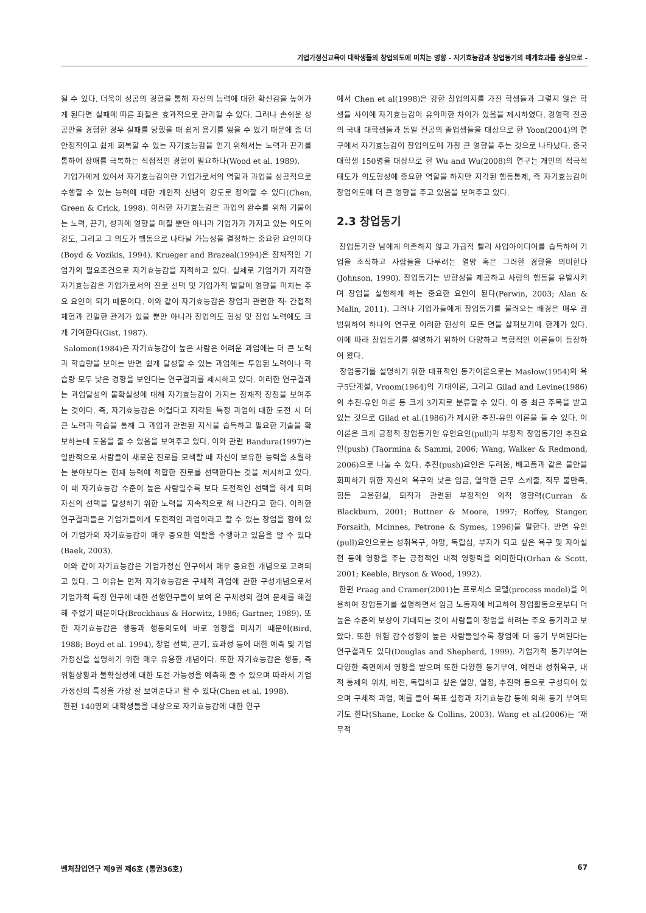기업가정신교육이 대학생들의 창업의도에 미치는 영향 - 자기효능감과 창업동기의 매개효과를 중심으로 -
될 수 있다. 더욱이 성공의 경험을 통해 자신의 능력에 대한 확신감을 높여가게 된다면 실패에 따른 좌절은 효과적으로 관리될 수 있다. 그러나 손쉬운 성공만을 경험한 경우 실패를 당했을 때 쉽게 용기를 잃을 수 있기 때문에 좀 더 안정적이고 쉽게 회복할 수 있는 자기효능감을 얻기 위해서는 노력과 끈기를 통하여 장애를 극복하는 직접적인 경험이 필요하다(Wood et al. 1989).
기업가에게 있어서 자기효능감이란 기업가로서의 역할과 과업을 성공적으로 수행할 수 있는 능력에 대한 개인적 신념의 강도로 정의할 수 있다(Chen, Green & Crick, 1998). 이러한 자기효능감은 과업의 완수를 위해 기울이는 노력, 끈기, 성과에 영향을 미칠 뿐만 아니라 기업가가 가지고 있는 의도의 강도, 그리고 그 의도가 행동으로 나타날 가능성을 결정하는 중요한 요인이다(Boyd & Vozikis, 1994). Krueger and Brazeal(1994)은 잠재적인 기업가의 필요조건으로 자기효능감을 지적하고 있다. 실제로 기업가가 지각한 자기효능감은 기업가로서의 진로 선택 및 기업가적 발달에 영향을 미치는 주요 요인이 되기 때문이다. 이와 같이 자기효능감은 창업과 관련한 직· 간접적 체험과 긴밀한 관계가 있을 뿐만 아니라 창업의도 형성 및 창업 노력에도 크게 기여한다(Gist, 1987).
Salomon(1984)은 자기효능감이 높은 사람은 어려운 과업에는 더 큰 노력과 학습량을 보이는 반면 쉽게 달성할 수 있는 과업에는 투입된 노력이나 학습량 모두 낮은 경향을 보인다는 연구결과를 제시하고 있다. 이러한 연구결과는 과업달성의 불확실성에 대해 자기효능감이 가지는 잠재적 장점을 보여주는 것이다. 즉, 자기효능감은 어렵다고 지각된 특정 과업에 대한 도전 시 더 큰 노력과 학습을 통해 그 과업과 관련된 지식을 습득하고 필요한 기술을 확보하는데 도움을 줄 수 있음을 보여주고 있다. 이와 관련 Bandura(1997)는 일반적으로 사람들이 새로운 진로를 모색할 때 자신이 보유한 능력을 초월하는 분야보다는 현재 능력에 적합한 진로를 선택한다는 것을 제시하고 있다. 이 때 자기효능감 수준이 높은 사람일수록 보다 도전적인 선택을 하게 되며 자신의 선택을 달성하기 위한 노력을 지속적으로 해 나간다고 한다. 이러한 연구결과들은 기업가들에게 도전적인 과업이라고 할 수 있는 창업을 함에 있어 기업가의 자기효능감이 매우 중요한 역할을 수행하고 있음을 알 수 있다(Baek, 2003).
이와 같이 자기효능감은 기업가정신 연구에서 매우 중요한 개념으로 고려되고 있다. 그 이유는 먼저 자기효능감은 구체적 과업에 관한 구성개념으로서 기업가적 특징 연구에 대한 선행연구들이 보여 온 구체성의 결여 문제를 해결해 주었기 때문이다(Brockhaus & Horwitz, 1986; Gartner, 1989). 또한 자기효능감은 행동과 행동의도에 바로 영향을 미치기 때문에(Bird, 1988; Boyd et al. 1994), 창업 선택, 끈기, 효과성 등에 대한 예측 및 기업가정신을 설명하기 위한 매우 유용한 개념이다. 또한 자기효능감은 행동, 즉 위험상황과 불확실성에 대한 도전 가능성을 예측해 줄 수 있으며 따라서 기업가정신의 특징을 가장 잘 보여준다고 할 수 있다(Chen et al. 1998).
한편 140명의 대학생들을 대상으로 자기효능감에 대한 연구
에서 Chen et al(1998)은 강한 창업의지를 가진 학생들과 그렇지 않은 학생들 사이에 자기효능감이 유의미한 차이가 있음을 제시하였다. 경영학 전공의 국내 대학생들과 동일 전공의 졸업생들을 대상으로 한 Yoon(2004)의 연구에서 자기효능감이 창업의도에 가장 큰 영향을 주는 것으로 나타났다. 중국대학생 150명을 대상으로 한 Wu and Wu(2008)의 연구는 개인의 적극적 태도가 의도형성에 중요한 역할을 하지만 지각된 행동통제, 즉 자기효능감이 창업의도에 더 큰 영향을 주고 있음을 보여주고 있다.
2.3 창업동기
창업동기란 남에게 의존하지 않고 가급적 빨리 사업아이디어를 습득하여 기업을 조직하고 사람들을 다루려는 열망 혹은 그러한 경향을 의미한다(Johnson, 1990). 창업동기는 방향성을 제공하고 사람의 행동을 유발시키며 창업을 실행하게 하는 중요한 요인이 된다(Perwin, 2003; Alan & Malin, 2011). 그러나 기업가들에게 창업동기를 불러오는 배경은 매우 광범위하여 하나의 연구로 이러한 현상의 모든 면을 살펴보기에 한계가 있다. 이에 따라 창업동기를 설명하기 위하여 다양하고 복합적인 이론들이 등장하여 왔다.
창업동기를 설명하기 위한 대표적인 동기이론으로는 Maslow(1954)의 욕구5단계설, Vroom(1964)의 기대이론, 그리고 Gilad and Levine(1986)의 추진-유인 이론 등 크게 3가지로 분류할 수 있다. 이 중 최근 주목을 받고 있는 것으로 Gilad et al.(1986)가 제시한 추진-유인 이론을 들 수 있다. 이 이론은 크게 긍정적 창업동기인 유인요인(pull)과 부정적 창업동기인 추진요인(push) (Taormina & Sammi, 2006; Wang, Walker & Redmond, 2006)으로 나눌 수 있다. 추진(push)요인은 두려움, 배고픔과 같은 불안을 회피하기 위한 자신의 욕구와 낮은 임금, 열악한 근무 스케줄, 직무 불만족, 힘든 고용현실, 퇴직과 관련된 부정적인 외적 영향력(Curran & Blackburn, 2001; Buttner & Moore, 1997; Roffey, Stanger, Forsaith, Mcinnes, Petrone & Symes, 1996)을 말한다. 반면 유인(pull)요인으로는 성취욕구, 야망, 독립심, 부자가 되고 싶은 욕구 및 자아실현 등에 영향을 주는 긍정적인 내적 영향력을 의미한다(Orhan & Scott, 2001; Keeble, Bryson & Wood, 1992).
한편 Praag and Cramer(2001)는 프로세스 모델(process model)을 이용하여 창업동기를 설명하면서 임금 노동자에 비교하여 창업활동으로부터 더 높은 수준의 보상이 기대되는 것이 사람들이 창업을 하려는 주요 동기라고 보았다. 또한 위험 감수성향이 높은 사람들일수록 창업에 더 동기 부여된다는 연구결과도 있다(Douglas and Shepherd, 1999). 기업가적 동기부여는 다양한 측면에서 영향을 받으며 또한 다양한 동기부여, 예컨대 성취욕구, 내적 통제의 위치, 비전, 독립하고 싶은 열망, 열정, 추진력 등으로 구성되어 있으며 구체적 과업, 예를 들어 목표 설정과 자기효능감 등에 의해 동기 부여되기도 한다(Shane, Locke & Collins, 2003). Wang et al.(2006)는 ‘재무적
벤처창업연구 제9권 제6호 (통권36호) 67